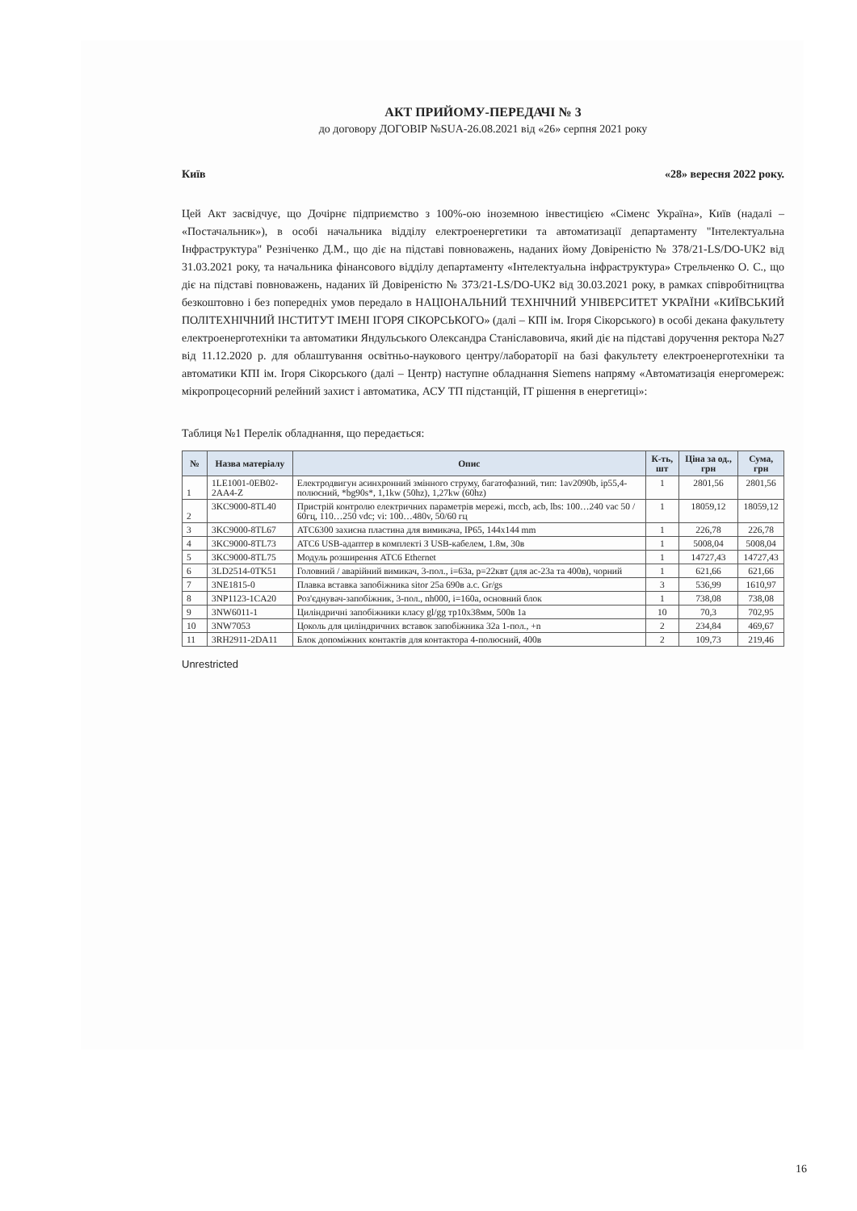АКТ ПРИЙОМУ-ПЕРЕДАЧІ № 3
до договору ДОГОВІР №SUA-26.08.2021 від «26» серпня 2021 року
Київ «28» вересня 2022 року.
Цей Акт засвідчує, що Дочірнє підприємство з 100%-ою іноземною інвестицією «Сіменс Україна», Київ (надалі – «Постачальник»), в особі начальника відділу електроенергетики та автоматизації департаменту "Інтелектуальна Інфраструктура" Резніченко Д.М., що діє на підставі повноважень, наданих йому Довіреністю № 378/21-LS/DO-UK2 від 31.03.2021 року, та начальника фінансового відділу департаменту «Інтелектуальна інфраструктура» Стрельченко О. С., що діє на підставі повноважень, наданих їй Довіреністю № 373/21-LS/DO-UK2 від 30.03.2021 року, в рамках співробітництва безкоштовно і без попередніх умов передало в НАЦІОНАЛЬНИЙ ТЕХНІЧНИЙ УНІВЕРСИТЕТ УКРАЇНИ «КИЇВСЬКИЙ ПОЛІТЕХНІЧНИЙ ІНСТИТУТ ІМЕНІ ІГОРЯ СІКОРСЬКОГО» (далі – КПІ ім. Ігоря Сікорського) в особі декана факультету електроенерготехніки та автоматики Яндульського Олександра Станіславовича, який діє на підставі доручення ректора №27 від 11.12.2020 р. для облаштування освітньо-наукового центру/лабораторії на базі факультету електроенерготехніки та автоматики КПІ ім. Ігоря Сікорського (далі – Центр) наступне обладнання Siemens напряму «Автоматизація енергомереж: мікропроцесорний релейний захист і автоматика, АСУ ТП підстанцій, IT рішення в енергетиці»:
Таблиця №1 Перелік обладнання, що передається:
| № | Назва матеріалу | Опис | К-ть, шт | Ціна за од., грн | Сума, грн |
| --- | --- | --- | --- | --- | --- |
| 1 | 1LE1001-0EB02-2AA4-Z | Електродвигун асинхронний змінного струму, багатофазний, тип: 1av2090b, ip55,4-полюсний, *bg90s*, 1,1kw (50hz), 1,27kw (60hz) | 1 | 2801,56 | 2801,56 |
| 2 | 3KC9000-8TL40 | Пристрій контролю електричних параметрів мережі, mccb, acb, lbs: 100…240 vac 50 / 60гц, 110…250 vdc; vi: 100…480v, 50/60 гц | 1 | 18059,12 | 18059,12 |
| 3 | 3KC9000-8TL67 | ATC6300 захисна пластина для вимикача, IP65, 144x144 mm | 1 | 226,78 | 226,78 |
| 4 | 3KC9000-8TL73 | ATC6 USB-адаптер в комплекті З USB-кабелем, 1.8м, 30в | 1 | 5008,04 | 5008,04 |
| 5 | 3KC9000-8TL75 | Модуль розширення ATC6 Ethernet | 1 | 14727,43 | 14727,43 |
| 6 | 3LD2514-0TK51 | Головний / аварійний вимикач, 3-пол., i=63a, p=22квт (для ac-23a та 400в), чорний | 1 | 621,66 | 621,66 |
| 7 | 3NE1815-0 | Плавка вставка запобіжника sitor 25a 690в a.c. Gr/gs | 3 | 536,99 | 1610,97 |
| 8 | 3NP1123-1CA20 | Роз'єднувач-запобіжник, 3-пол., nh000, i=160a, основний блок | 1 | 738,08 | 738,08 |
| 9 | 3NW6011-1 | Циліндричні запобіжники класу gl/gg тр10x38мм, 500в 1a | 10 | 70,3 | 702,95 |
| 10 | 3NW7053 | Цоколь для циліндричних вставок запобіжника 32a 1-пол., +n | 2 | 234,84 | 469,67 |
| 11 | 3RH2911-2DA11 | Блок допоміжних контактів для контактора 4-полюсний, 400в | 2 | 109,73 | 219,46 |
Unrestricted
16